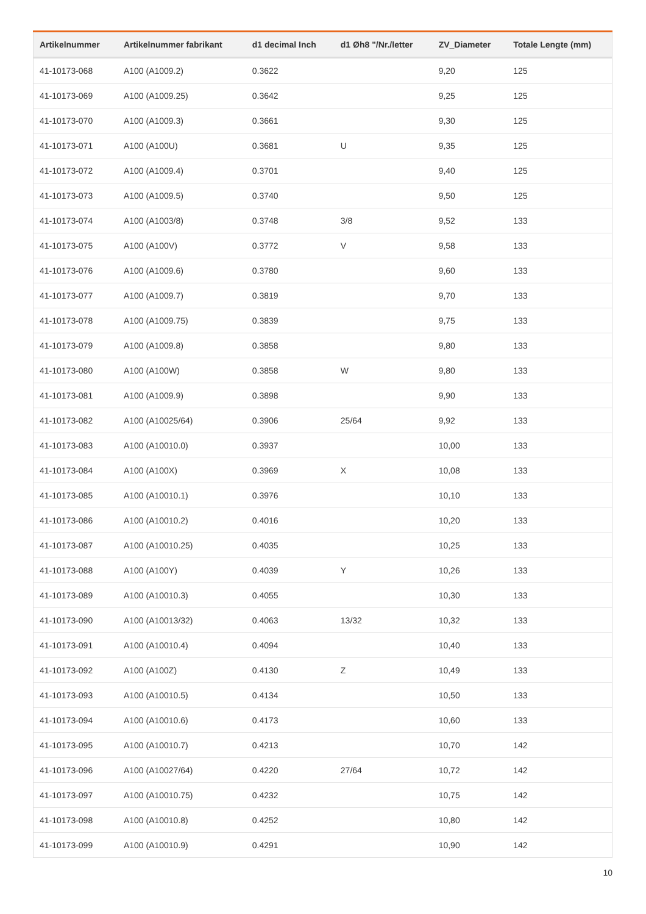| Artikelnummer | Artikelnummer fabrikant | d1 decimal Inch | d1 Øh8 "/Nr./letter | ZV_Diameter | Totale Lengte (mm) |
| --- | --- | --- | --- | --- | --- |
| 41-10173-068 | A100 (A1009.2) | 0.3622 | | 9,20 | 125 |
| 41-10173-069 | A100 (A1009.25) | 0.3642 | | 9,25 | 125 |
| 41-10173-070 | A100 (A1009.3) | 0.3661 | | 9,30 | 125 |
| 41-10173-071 | A100 (A100U) | 0.3681 | U | 9,35 | 125 |
| 41-10173-072 | A100 (A1009.4) | 0.3701 | | 9,40 | 125 |
| 41-10173-073 | A100 (A1009.5) | 0.3740 | | 9,50 | 125 |
| 41-10173-074 | A100 (A1003/8) | 0.3748 | 3/8 | 9,52 | 133 |
| 41-10173-075 | A100 (A100V) | 0.3772 | V | 9,58 | 133 |
| 41-10173-076 | A100 (A1009.6) | 0.3780 | | 9,60 | 133 |
| 41-10173-077 | A100 (A1009.7) | 0.3819 | | 9,70 | 133 |
| 41-10173-078 | A100 (A1009.75) | 0.3839 | | 9,75 | 133 |
| 41-10173-079 | A100 (A1009.8) | 0.3858 | | 9,80 | 133 |
| 41-10173-080 | A100 (A100W) | 0.3858 | W | 9,80 | 133 |
| 41-10173-081 | A100 (A1009.9) | 0.3898 | | 9,90 | 133 |
| 41-10173-082 | A100 (A10025/64) | 0.3906 | 25/64 | 9,92 | 133 |
| 41-10173-083 | A100 (A10010.0) | 0.3937 | | 10,00 | 133 |
| 41-10173-084 | A100 (A100X) | 0.3969 | X | 10,08 | 133 |
| 41-10173-085 | A100 (A10010.1) | 0.3976 | | 10,10 | 133 |
| 41-10173-086 | A100 (A10010.2) | 0.4016 | | 10,20 | 133 |
| 41-10173-087 | A100 (A10010.25) | 0.4035 | | 10,25 | 133 |
| 41-10173-088 | A100 (A100Y) | 0.4039 | Y | 10,26 | 133 |
| 41-10173-089 | A100 (A10010.3) | 0.4055 | | 10,30 | 133 |
| 41-10173-090 | A100 (A10013/32) | 0.4063 | 13/32 | 10,32 | 133 |
| 41-10173-091 | A100 (A10010.4) | 0.4094 | | 10,40 | 133 |
| 41-10173-092 | A100 (A100Z) | 0.4130 | Z | 10,49 | 133 |
| 41-10173-093 | A100 (A10010.5) | 0.4134 | | 10,50 | 133 |
| 41-10173-094 | A100 (A10010.6) | 0.4173 | | 10,60 | 133 |
| 41-10173-095 | A100 (A10010.7) | 0.4213 | | 10,70 | 142 |
| 41-10173-096 | A100 (A10027/64) | 0.4220 | 27/64 | 10,72 | 142 |
| 41-10173-097 | A100 (A10010.75) | 0.4232 | | 10,75 | 142 |
| 41-10173-098 | A100 (A10010.8) | 0.4252 | | 10,80 | 142 |
| 41-10173-099 | A100 (A10010.9) | 0.4291 | | 10,90 | 142 |
10